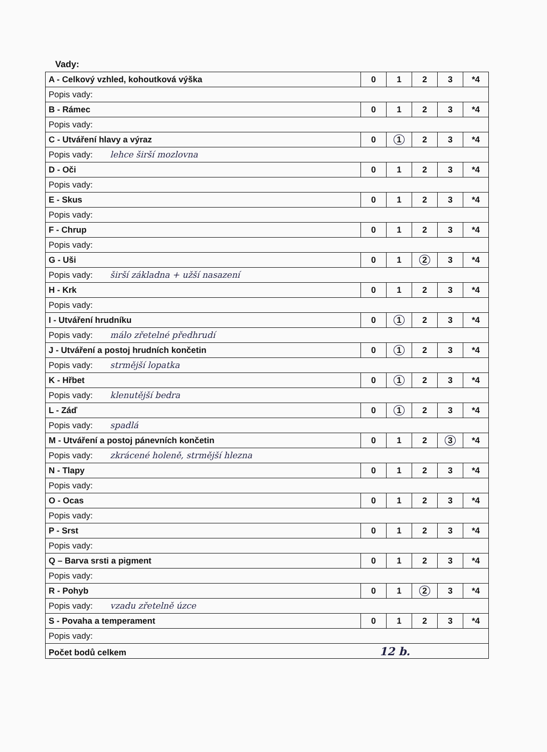Vady:
| A - Celkový vzhled, kohoutková výška | 0 | 1 | 2 | 3 | *4 |
| Popis vady: | | | | | |
| B - Rámec | 0 | 1 | 2 | 3 | *4 |
| Popis vady: | | | | | |
| C - Utváření hlavy a výraz | 0 | 1 | 2 | 3 | *4 |
| Popis vady: lehce širší mozlovna | | | | | |
| D - Oči | 0 | 1 | 2 | 3 | *4 |
| Popis vady: | | | | | |
| E - Skus | 0 | 1 | 2 | 3 | *4 |
| Popis vady: | | | | | |
| F - Chrup | 0 | 1 | 2 | 3 | *4 |
| Popis vady: | | | | | |
| G - Uši | 0 | 1 | 2 | 3 | *4 |
| Popis vady: širší základna + užší nasazení | | | | | |
| H - Krk | 0 | 1 | 2 | 3 | *4 |
| Popis vady: | | | | | |
| I - Utváření hrudníku | 0 | 1 | 2 | 3 | *4 |
| Popis vady: málo zřetelné předhrudí | | | | | |
| J - Utváření a postoj hrudních končetin | 0 | 1 | 2 | 3 | *4 |
| Popis vady: strmější lopatka | | | | | |
| K - Hřbet | 0 | 1 | 2 | 3 | *4 |
| Popis vady: klenutější bedra | | | | | |
| L - Záď | 0 | 1 | 2 | 3 | *4 |
| Popis vady: spadlá | | | | | |
| M - Utváření a postoj pánevních končetin | 0 | 1 | 2 | 3 | *4 |
| Popis vady: zkrácené holeně, strmější hlezna | | | | | |
| N - Tlapy | 0 | 1 | 2 | 3 | *4 |
| Popis vady: | | | | | |
| O - Ocas | 0 | 1 | 2 | 3 | *4 |
| Popis vady: | | | | | |
| P - Srst | 0 | 1 | 2 | 3 | *4 |
| Popis vady: | | | | | |
| Q – Barva srsti a pigment | 0 | 1 | 2 | 3 | *4 |
| Popis vady: | | | | | |
| R - Pohyb | 0 | 1 | 2 | 3 | *4 |
| Popis vady: vzadu zřetelně úzce | | | | | |
| S - Povaha a temperament | 0 | 1 | 2 | 3 | *4 |
| Popis vady: | | | | | |
| Počet bodů celkem 12 b. | | | | | |